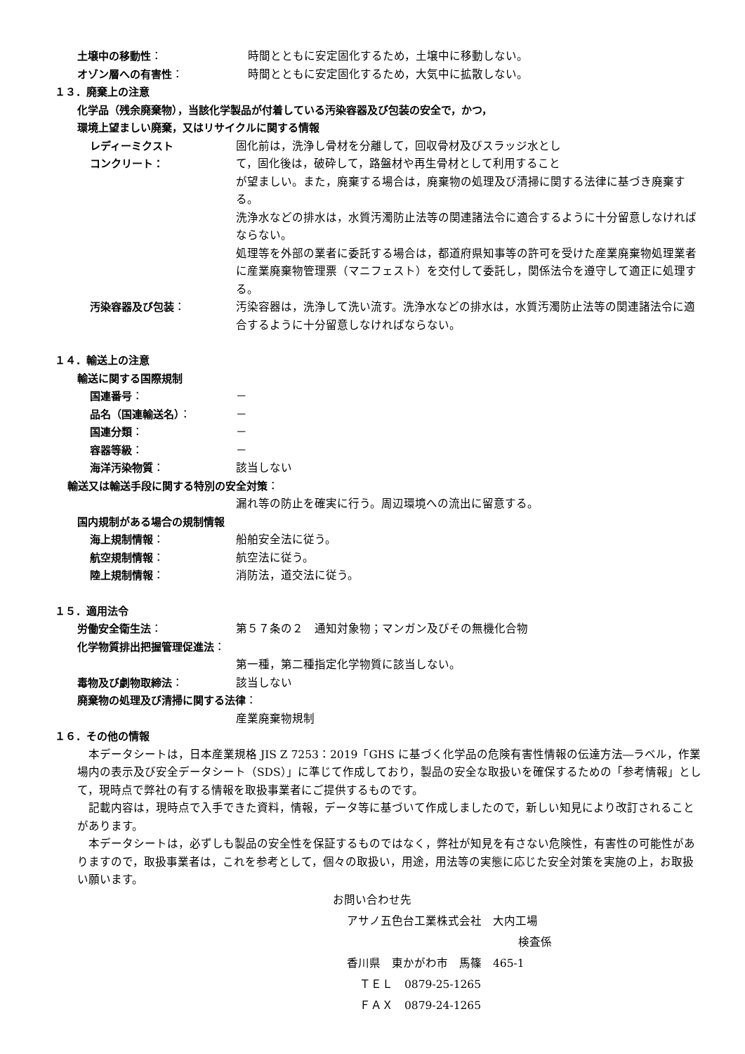土壌中の移動性： 時間とともに安定固化するため，土壌中に移動しない。
オゾン層への有害性： 時間とともに安定固化するため，大気中に拡散しない。
１３．廃棄上の注意
化学品（残余廃棄物），当該化学製品が付着している汚染容器及び包装の安全で，かつ，
環境上望ましい廃棄，又はリサイクルに関する情報
レディーミクスト
コンクリート：
固化前は，洗浄し骨材を分離して，回収骨材及びスラッジ水とし
て，固化後は，破砕して，路盤材や再生骨材として利用すること
が望ましい。また，廃棄する場合は，廃棄物の処理及び清掃に関する法律に基づき廃棄する。
洗浄水などの排水は，水質汚濁防止法等の関連諸法令に適合するように十分留意しなければならない。
処理等を外部の業者に委託する場合は，都道府県知事等の許可を受けた産業廃棄物処理業者に産業廃棄物管理票（マニフェスト）を交付して委託し，関係法令を遵守して適正に処理する。
汚染容器及び包装： 汚染容器は，洗浄して洗い流す。洗浄水などの排水は，水質汚濁防止法等の関連諸法令に適合するように十分留意しなければならない。
１４．輸送上の注意
輸送に関する国際規制
国連番号： －
品名（国連輸送名）： －
国連分類： －
容器等級： －
海洋汚染物質： 該当しない
輸送又は輸送手段に関する特別の安全対策：
漏れ等の防止を確実に行う。周辺環境への流出に留意する。
国内規制がある場合の規制情報
海上規制情報： 船舶安全法に従う。
航空規制情報： 航空法に従う。
陸上規制情報： 消防法，道交法に従う。
１５．適用法令
労働安全衛生法： 第５７条の２　通知対象物；マンガン及びその無機化合物
化学物質排出把握管理促進法：
第一種，第二種指定化学物質に該当しない。
毒物及び劇物取締法： 該当しない
廃棄物の処理及び清掃に関する法律：
産業廃棄物規制
１６．その他の情報
　本データシートは，日本産業規格 JIS Z 7253：2019「GHS に基づく化学品の危険有害性情報の伝達方法―ラベル，作業場内の表示及び安全データシート（SDS）」に準じて作成しており，製品の安全な取扱いを確保するための「参考情報」として，現時点で弊社の有する情報を取扱事業者にご提供するものです。
　記載内容は，現時点で入手できた資料，情報，データ等に基づいて作成しましたので，新しい知見により改訂されることがあります。
　本データシートは，必ずしも製品の安全性を保証するものではなく，弊社が知見を有さない危険性，有害性の可能性がありますので，取扱事業者は，これを参考として，個々の取扱い，用途，用法等の実態に応じた安全対策を実施の上，お取扱い願います。
お問い合わせ先
アサノ五色台工業株式会社　大内工場
検査係
香川県　東かがわ市　馬篠　465-1
ＴＥＬ　0879-25-1265
ＦＡＸ　0879-24-1265